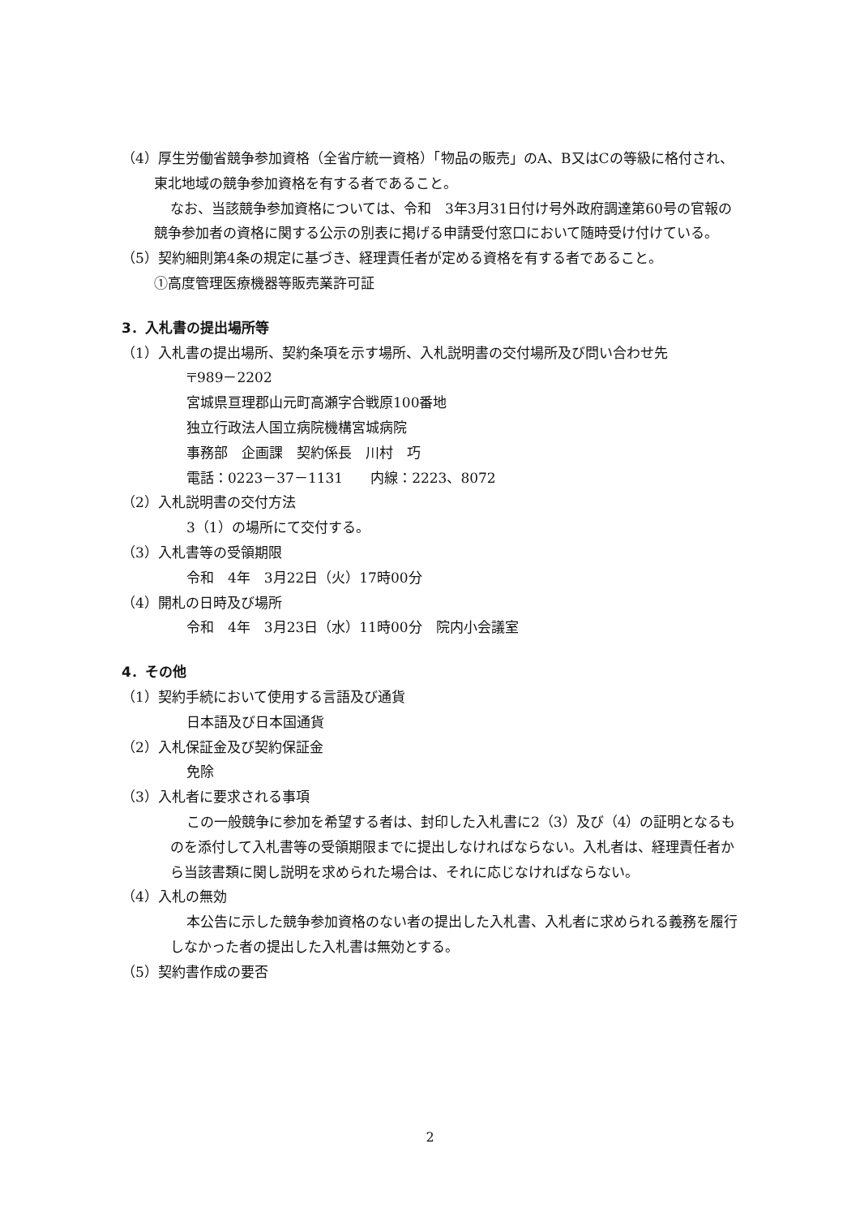（4）厚生労働省競争参加資格（全省庁統一資格）「物品の販売」のA、B又はCの等級に格付され、東北地域の競争参加資格を有する者であること。
なお、当該競争参加資格については、令和　3年3月31日付け号外政府調達第60号の官報の競争参加者の資格に関する公示の別表に掲げる申請受付窓口において随時受け付けている。
（5）契約細則第4条の規定に基づき、経理責任者が定める資格を有する者であること。
①高度管理医療機器等販売業許可証
3．入札書の提出場所等
（1）入札書の提出場所、契約条項を示す場所、入札説明書の交付場所及び問い合わせ先
〒989－2202
宮城県亘理郡山元町高瀬字合戦原100番地
独立行政法人国立病院機構宮城病院
事務部　企画課　契約係長　川村　巧
電話：0223－37－1131　　内線：2223、8072
（2）入札説明書の交付方法
3（1）の場所にて交付する。
（3）入札書等の受領期限
令和　4年　3月22日（火）17時00分
（4）開札の日時及び場所
令和　4年　3月23日（水）11時00分　院内小会議室
4．その他
（1）契約手続において使用する言語及び通貨
日本語及び日本国通貨
（2）入札保証金及び契約保証金
免除
（3）入札者に要求される事項
この一般競争に参加を希望する者は、封印した入札書に2（3）及び（4）の証明となるものを添付して入札書等の受領期限までに提出しなければならない。入札者は、経理責任者から当該書類に関し説明を求められた場合は、それに応じなければならない。
（4）入札の無効
本公告に示した競争参加資格のない者の提出した入札書、入札者に求められる義務を履行しなかった者の提出した入札書は無効とする。
（5）契約書作成の要否
2